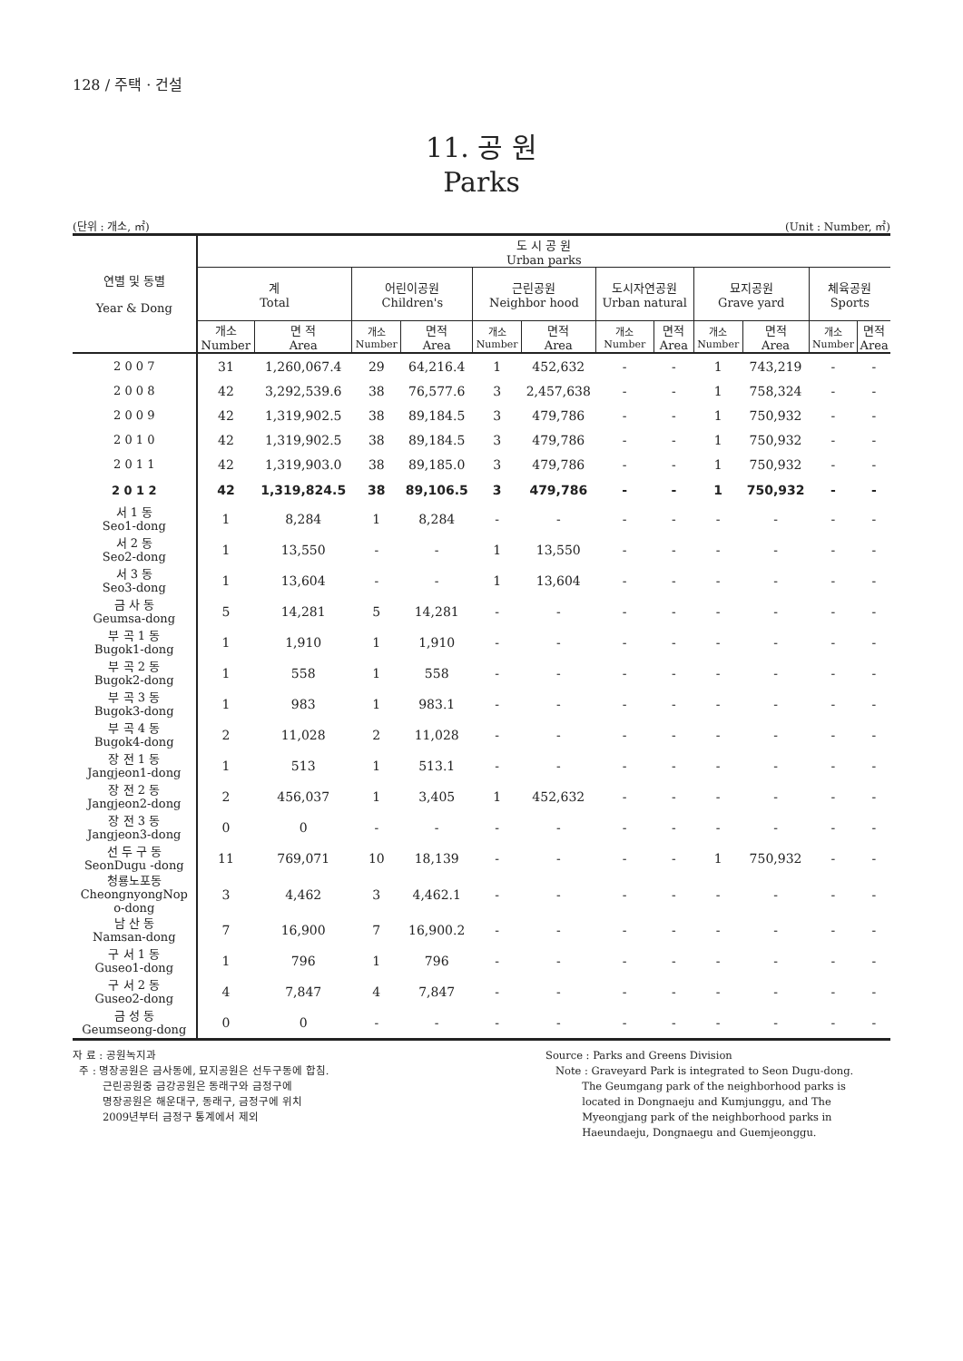128 / 주택 · 건설
11. 공 원
Parks
(단위 : 개소, ㎡) (Unit : Number, ㎡)
| 연별 및 동별 Year & Dong | 도 시 공 원 Urban parks | | | | | | | | | | | |
| --- | --- | --- | --- | --- | --- | --- | --- | --- | --- | --- | --- | --- |
| | 계 Total | | 어린이공원 Children's | | 근린공원 Neighbor hood | | 도시자연공원 Urban natural | | 묘지공원 Grave yard | | 체육공원 Sports | |
| | 개소 Number | 면 적 Area | 개소 Number | 면적 Area | 개소 Number | 면적 Area | 개소 Number | 면적 Area | 개소 Number | 면적 Area | 개소 Number | 면적 Area |
| 2 0 0 7 | 31 | 1,260,067.4 | 29 | 64,216.4 | 1 | 452,632 | - | - | 1 | 743,219 | - | - |
| 2 0 0 8 | 42 | 3,292,539.6 | 38 | 76,577.6 | 3 | 2,457,638 | - | - | 1 | 758,324 | - | - |
| 2 0 0 9 | 42 | 1,319,902.5 | 38 | 89,184.5 | 3 | 479,786 | - | - | 1 | 750,932 | - | - |
| 2 0 1 0 | 42 | 1,319,902.5 | 38 | 89,184.5 | 3 | 479,786 | - | - | 1 | 750,932 | - | - |
| 2 0 1 1 | 42 | 1,319,903.0 | 38 | 89,185.0 | 3 | 479,786 | - | - | 1 | 750,932 | - | - |
| 2 0 1 2 | 42 | 1,319,824.5 | 38 | 89,106.5 | 3 | 479,786 | - | - | 1 | 750,932 | - | - |
| 서 1 동 Seo1-dong | 1 | 8,284 | 1 | 8,284 | - | - | - | - | - | - | - | - |
| 서 2 동 Seo2-dong | 1 | 13,550 | - | - | 1 | 13,550 | - | - | - | - | - | - |
| 서 3 동 Seo3-dong | 1 | 13,604 | - | - | 1 | 13,604 | - | - | - | - | - | - |
| 금 사 동 Geumsa-dong | 5 | 14,281 | 5 | 14,281 | - | - | - | - | - | - | - | - |
| 부 곡 1 동 Bugok1-dong | 1 | 1,910 | 1 | 1,910 | - | - | - | - | - | - | - | - |
| 부 곡 2 동 Bugok2-dong | 1 | 558 | 1 | 558 | - | - | - | - | - | - | - | - |
| 부 곡 3 동 Bugok3-dong | 1 | 983 | 1 | 983.1 | - | - | - | - | - | - | - | - |
| 부 곡 4 동 Bugok4-dong | 2 | 11,028 | 2 | 11,028 | - | - | - | - | - | - | - | - |
| 장 전 1 동 Jangjeon1-dong | 1 | 513 | 1 | 513.1 | - | - | - | - | - | - | - | - |
| 장 전 2 동 Jangjeon2-dong | 2 | 456,037 | 1 | 3,405 | 1 | 452,632 | - | - | - | - | - | - |
| 장 전 3 동 Jangjeon3-dong | 0 | 0 | - | - | - | - | - | - | - | - | - | - |
| 선 두 구 동 SeonDugu -dong | 11 | 769,071 | 10 | 18,139 | - | - | - | - | 1 | 750,932 | - | - |
| 청룡노포동 CheongnyongNop o-dong | 3 | 4,462 | 3 | 4,462.1 | - | - | - | - | - | - | - | - |
| 남 산 동 Namsan-dong | 7 | 16,900 | 7 | 16,900.2 | - | - | - | - | - | - | - | - |
| 구 서 1 동 Guseo1-dong | 1 | 796 | 1 | 796 | - | - | - | - | - | - | - | - |
| 구 서 2 동 Guseo2-dong | 4 | 7,847 | 4 | 7,847 | - | - | - | - | - | - | - | - |
| 금 성 동 Geumseong-dong | 0 | 0 | - | - | - | - | - | - | - | - | - | - |
자 료 : 공원녹지과
주 : 명장공원은 금사동에, 묘지공원은 선두구동에 합침.
근린공원중 금강공원은 동래구와 금정구에
명장공원은 해운대구, 동래구, 금정구에 위치
2009년부터 금정구 통계에서 제외
Source : Parks and Greens Division
Note : Graveyard Park is integrated to Seon Dugu-dong.
The Geumgang park of the neighborhood parks is
located in Dongnaeju and Kumjunggu, and The
Myeongjang park of the neighborhood parks in
Haeundaeju, Dongnaegu and Guemjeonggu.